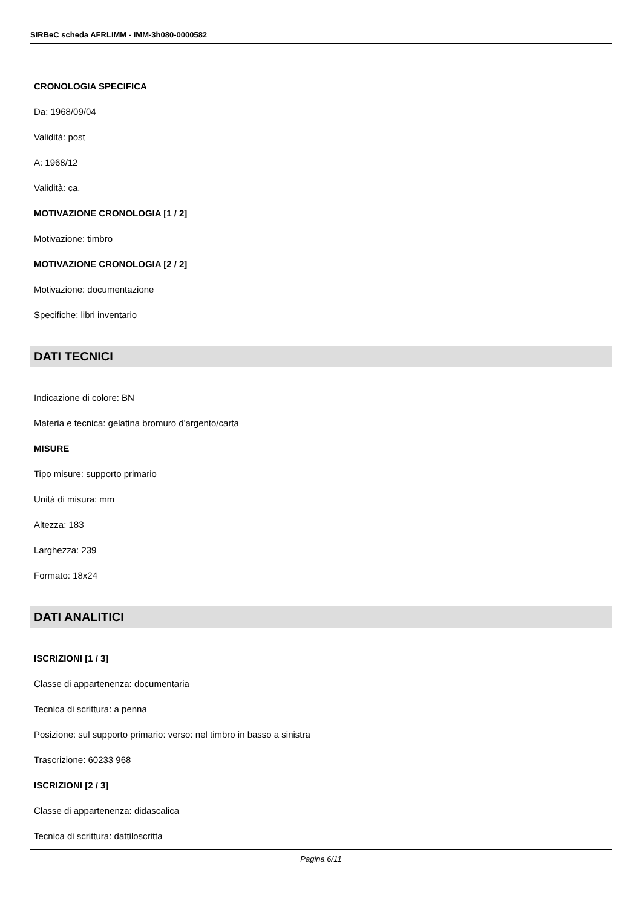SIRBeC scheda AFRLIMM - IMM-3h080-0000582
CRONOLOGIA SPECIFICA
Da: 1968/09/04
Validità: post
A: 1968/12
Validità: ca.
MOTIVAZIONE CRONOLOGIA [1 / 2]
Motivazione: timbro
MOTIVAZIONE CRONOLOGIA [2 / 2]
Motivazione: documentazione
Specifiche: libri inventario
DATI TECNICI
Indicazione di colore: BN
Materia e tecnica: gelatina bromuro d'argento/carta
MISURE
Tipo misure: supporto primario
Unità di misura: mm
Altezza: 183
Larghezza: 239
Formato: 18x24
DATI ANALITICI
ISCRIZIONI [1 / 3]
Classe di appartenenza: documentaria
Tecnica di scrittura: a penna
Posizione: sul supporto primario: verso: nel timbro in basso a sinistra
Trascrizione: 60233 968
ISCRIZIONI [2 / 3]
Classe di appartenenza: didascalica
Tecnica di scrittura: dattiloscritta
Pagina 6/11